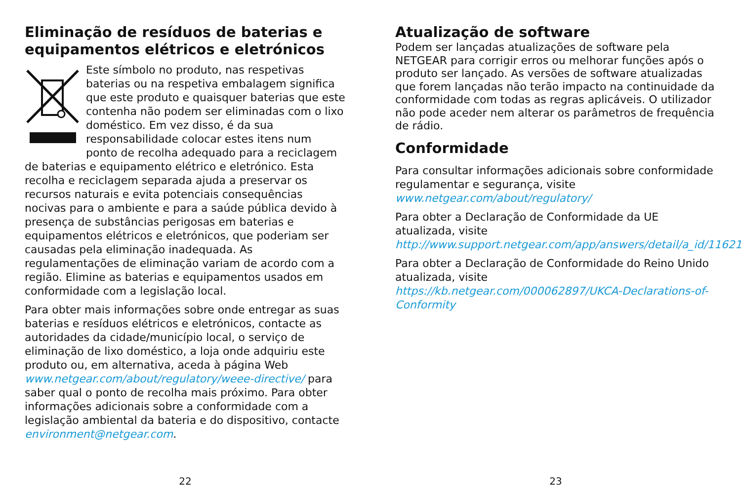Eliminação de resíduos de baterias e equipamentos elétricos e eletrónicos
Este símbolo no produto, nas respetivas baterias ou na respetiva embalagem significa que este produto e quaisquer baterias que este contenha não podem ser eliminadas com o lixo doméstico. Em vez disso, é da sua responsabilidade colocar estes itens num ponto de recolha adequado para a reciclagem de baterias e equipamento elétrico e eletrónico. Esta recolha e reciclagem separada ajuda a preservar os recursos naturais e evita potenciais consequências nocivas para o ambiente e para a saúde pública devido à presença de substâncias perigosas em baterias e equipamentos elétricos e eletrónicos, que poderiam ser causadas pela eliminação inadequada. As regulamentações de eliminação variam de acordo com a região. Elimine as baterias e equipamentos usados em conformidade com a legislação local.
Para obter mais informações sobre onde entregar as suas baterias e resíduos elétricos e eletrónicos, contacte as autoridades da cidade/município local, o serviço de eliminação de lixo doméstico, a loja onde adquiriu este produto ou, em alternativa, aceda à página Web www.netgear.com/about/regulatory/weee-directive/ para saber qual o ponto de recolha mais próximo. Para obter informações adicionais sobre a conformidade com a legislação ambiental da bateria e do dispositivo, contacte environment@netgear.com.
22
Atualização de software
Podem ser lançadas atualizações de software pela NETGEAR para corrigir erros ou melhorar funções após o produto ser lançado. As versões de software atualizadas que forem lançadas não terão impacto na continuidade da conformidade com todas as regras aplicáveis. O utilizador não pode aceder nem alterar os parâmetros de frequência de rádio.
Conformidade
Para consultar informações adicionais sobre conformidade regulamentar e segurança, visite www.netgear.com/about/regulatory/
Para obter a Declaração de Conformidade da UE atualizada, visite http://www.support.netgear.com/app/answers/detail/a_id/11621
Para obter a Declaração de Conformidade do Reino Unido atualizada, visite https://kb.netgear.com/000062897/UKCA-Declarations-of-Conformity
23